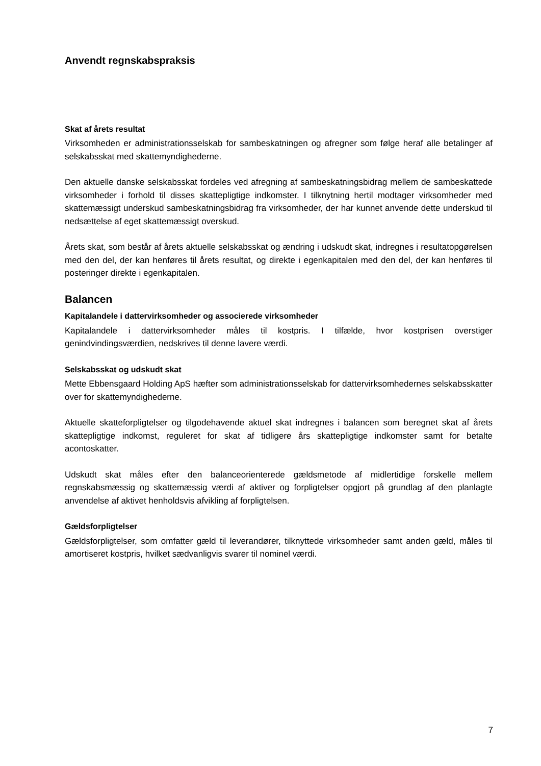Anvendt regnskabspraksis
Skat af årets resultat
Virksomheden er administrationsselskab for sambeskatningen og afregner som følge heraf alle betalinger af selskabsskat med skattemyndighederne.
Den aktuelle danske selskabsskat fordeles ved afregning af sambeskatningsbidrag mellem de sambeskattede virksomheder i forhold til disses skattepligtige indkomster. I tilknytning hertil modtager virksomheder med skattemæssigt underskud sambeskatningsbidrag fra virksomheder, der har kunnet anvende dette underskud til nedsættelse af eget skattemæssigt overskud.
Årets skat, som består af årets aktuelle selskabsskat og ændring i udskudt skat, indregnes i resultatopgørelsen med den del, der kan henføres til årets resultat, og direkte i egenkapitalen med den del, der kan henføres til posteringer direkte i egenkapitalen.
Balancen
Kapitalandele i dattervirksomheder og associerede virksomheder
Kapitalandele i dattervirksomheder måles til kostpris. I tilfælde, hvor kostprisen overstiger genindvindingsværdien, nedskrives til denne lavere værdi.
Selskabsskat og udskudt skat
Mette Ebbensgaard Holding ApS hæfter som administrationsselskab for dattervirksomhedernes selskabsskatter over for skattemyndighederne.
Aktuelle skatteforpligtelser og tilgodehavende aktuel skat indregnes i balancen som beregnet skat af årets skattepligtige indkomst, reguleret for skat af tidligere års skattepligtige indkomster samt for betalte acontoskatter.
Udskudt skat måles efter den balanceorienterede gældsmetode af midlertidige forskelle mellem regnskabsmæssig og skattemæssig værdi af aktiver og forpligtelser opgjort på grundlag af den planlagte anvendelse af aktivet henholdsvis afvikling af forpligtelsen.
Gældsforpligtelser
Gældsforpligtelser, som omfatter gæld til leverandører, tilknyttede virksomheder samt anden gæld, måles til amortiseret kostpris, hvilket sædvanligvis svarer til nominel værdi.
7